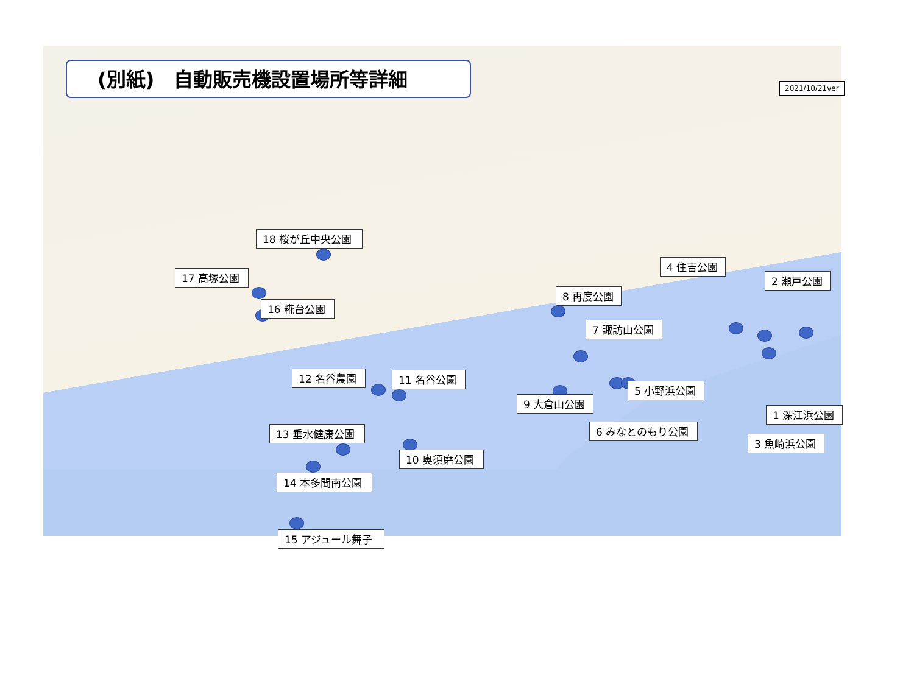(別紙)　自動販売機設置場所等詳細
2021/10/21ver
1 深江浜公園
2 瀬戸公園
3 魚崎浜公園
4 住吉公園
5 小野浜公園
6 みなとのもり公園
7 諏訪山公園
8 再度公園
9 大倉山公園
10 奥須磨公園
11 名谷公園
12 名谷農園
13 垂水健康公園
14 本多聞南公園
15 アジュール舞子
16 糀台公園
17 高塚公園
18 桜が丘中央公園